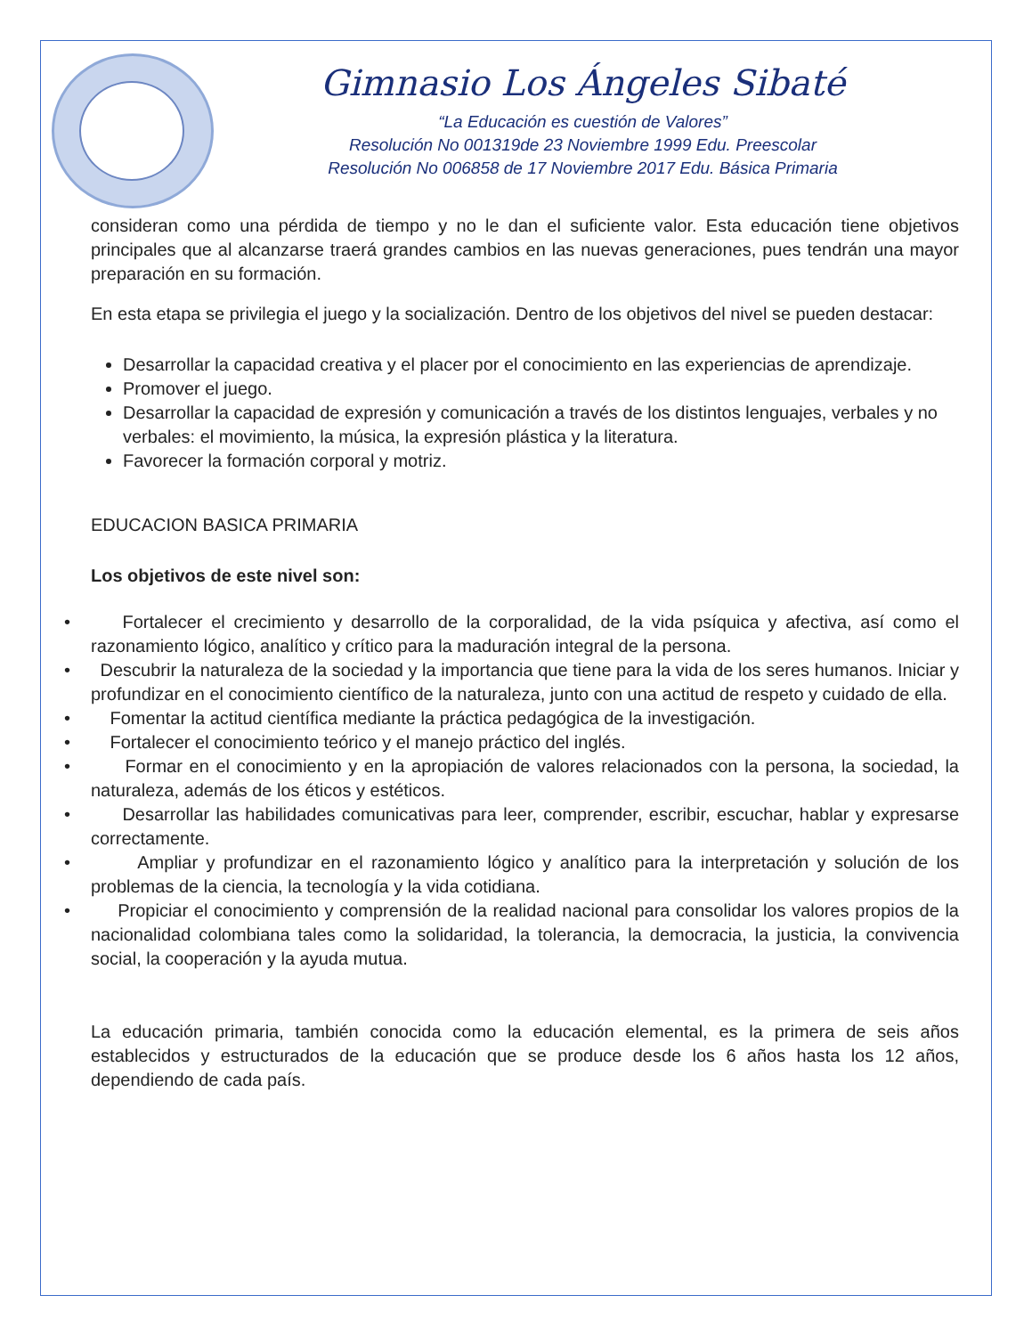Gimnasio Los Ángeles Sibaté
“La Educación es cuestión de Valores”
Resolución No 001319de 23 Noviembre 1999 Edu. Preescolar
Resolución No 006858 de 17 Noviembre 2017 Edu. Básica Primaria
consideran como una pérdida de tiempo y no le dan el suficiente valor. Esta educación tiene objetivos principales que al alcanzarse traerá grandes cambios en las nuevas generaciones, pues tendrán una mayor preparación en su formación.
En esta etapa se privilegia el juego y la socialización. Dentro de los objetivos del nivel se pueden destacar:
Desarrollar la capacidad creativa y el placer por el conocimiento en las experiencias de aprendizaje.
Promover el juego.
Desarrollar la capacidad de expresión y comunicación a través de los distintos lenguajes, verbales y no verbales: el movimiento, la música, la expresión plástica y la literatura.
Favorecer la formación corporal y motriz.
EDUCACION BASICA PRIMARIA
Los objetivos de este nivel son:
• Fortalecer el crecimiento y desarrollo de la corporalidad, de la vida psíquica y afectiva, así como el razonamiento lógico, analítico y crítico para la maduración integral de la persona.
• Descubrir la naturaleza de la sociedad y la importancia que tiene para la vida de los seres humanos. Iniciar y profundizar en el conocimiento científico de la naturaleza, junto con una actitud de respeto y cuidado de ella.
• Fomentar la actitud científica mediante la práctica pedagógica de la investigación.
• Fortalecer el conocimiento teórico y el manejo práctico del inglés.
• Formar en el conocimiento y en la apropiación de valores relacionados con la persona, la sociedad, la naturaleza, además de los éticos y estéticos.
• Desarrollar las habilidades comunicativas para leer, comprender, escribir, escuchar, hablar y expresarse correctamente.
• Ampliar y profundizar en el razonamiento lógico y analítico para la interpretación y solución de los problemas de la ciencia, la tecnología y la vida cotidiana.
• Propiciar el conocimiento y comprensión de la realidad nacional para consolidar los valores propios de la nacionalidad colombiana tales como la solidaridad, la tolerancia, la democracia, la justicia, la convivencia social, la cooperación y la ayuda mutua.
La educación primaria, también conocida como la educación elemental, es la primera de seis años establecidos y estructurados de la educación que se produce desde los 6 años hasta los 12 años, dependiendo de cada país.